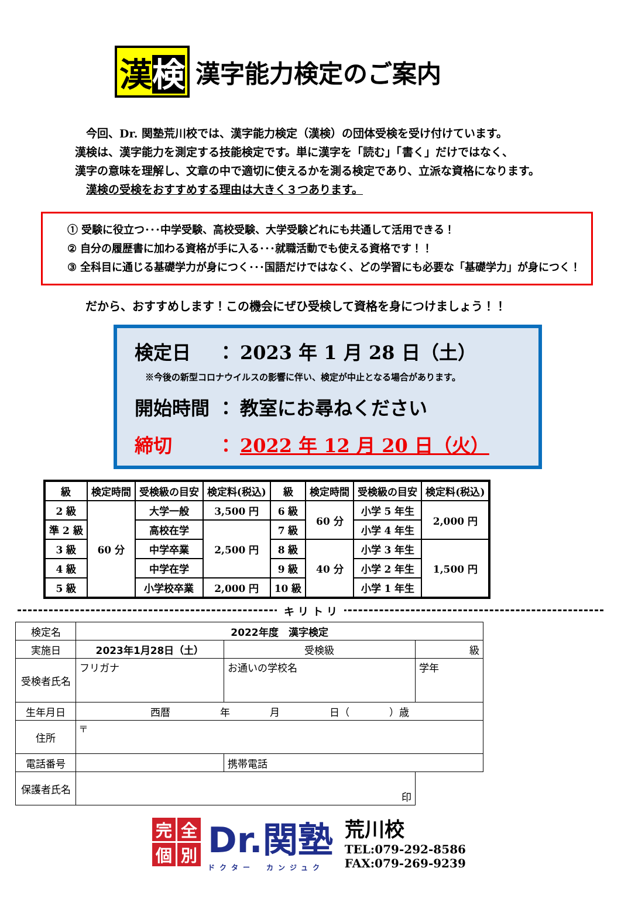漢検
漢字能力検定のご案内
　今回、Dr. 関塾荒川校では、漢字能力検定（漢検）の団体受検を受け付けています。
漢検は、漢字能力を測定する技能検定です。単に漢字を「読む」「書く」だけではなく、
漢字の意味を理解し、文章の中で適切に使えるかを測る検定であり、立派な資格になります。
　漢検の受検をおすすめする理由は大きく３つあります。
① 受験に役立つ･･･中学受験、高校受験、大学受験どれにも共通して活用できる！
② 自分の履歴書に加わる資格が手に入る･･･就職活動でも使える資格です！！
③ 全科目に通じる基礎学力が身につく･･･国語だけではなく、どの学習にも必要な「基礎学力」が身につく！
だから、おすすめします！この機会にぜひ受検して資格を身につけましょう！！
検定日 ： 2023 年 1 月 28 日（土）
※今後の新型コロナウイルスの影響に伴い、検定が中止となる場合があります。
開始時間 ： 教室にお尋ねください
締切 ： 2022 年 12 月 20 日（火）
| 級 | 検定時間 | 受検級の目安 | 検定料(税込) | 級 | 検定時間 | 受検級の目安 | 検定料(税込) |
| --- | --- | --- | --- | --- | --- | --- | --- |
| 2 級 | 60 分 | 大学一般 | 3,500 円 | 6 級 | 60 分 | 小学 5 年生 | 2,000 円 |
| 準 2 級 | | 高校在学 | 2,500 円 | 7 級 | | 小学 4 年生 | |
| 3 級 | | 中学卒業 | | 8 級 | 40 分 | 小学 3 年生 | 1,500 円 |
| 4 級 | | 中学在学 | | 9 級 | | 小学 2 年生 | |
| 5 級 | | 小学校卒業 | 2,000 円 | 10 級 | | 小学 1 年生 | |
キ リ ト リ
| 検定名 | 2022年度 漢字検定 | | | | |
| 実施日 | 2023年1月28日（土） | | 受検級 | 級 | |
| 受検者氏名 | フリガナ | | お通いの学校名 | | 学年 |
| 生年月日 | 西暦 年 月 日（ ）歳 | | | | |
| 住所 | 〒 | | | | |
| 電話番号 | | 携帯電話 | | | |
| 保護者氏名 | 印 | | | | |
完全個別
Dr.関塾
ドクター　カンジュク
荒川校
TEL:079-292-8586
FAX:079-269-9239